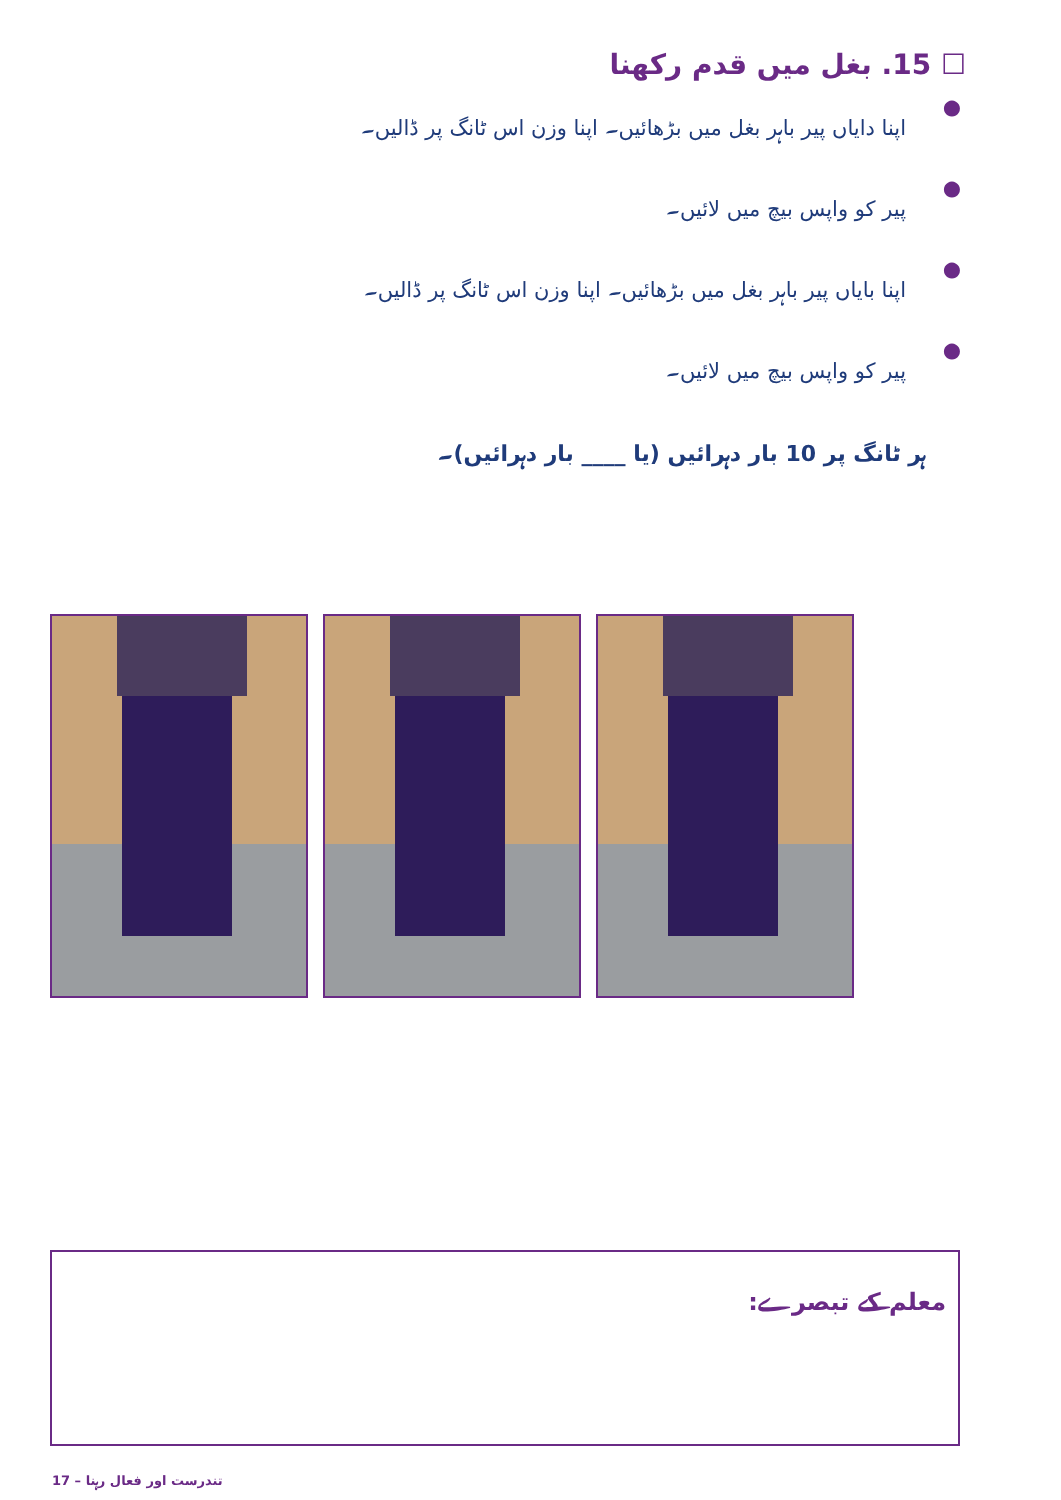☐ 15. بغل میں قدم رکھنا
● اپنا دایاں پیر باہر بغل میں بڑھائیں۔ اپنا وزن اس ٹانگ پر ڈالیں۔
● پیر کو واپس بیچ میں لائیں۔
● اپنا بایاں پیر باہر بغل میں بڑھائیں۔ اپنا وزن اس ٹانگ پر ڈالیں۔
● پیر کو واپس بیچ میں لائیں۔
ہر ٹانگ پر 10 بار دہرائیں (یا ____ بار دہرائیں)۔
معلم کے تبصرے:
17 – تندرست اور فعال رہنا